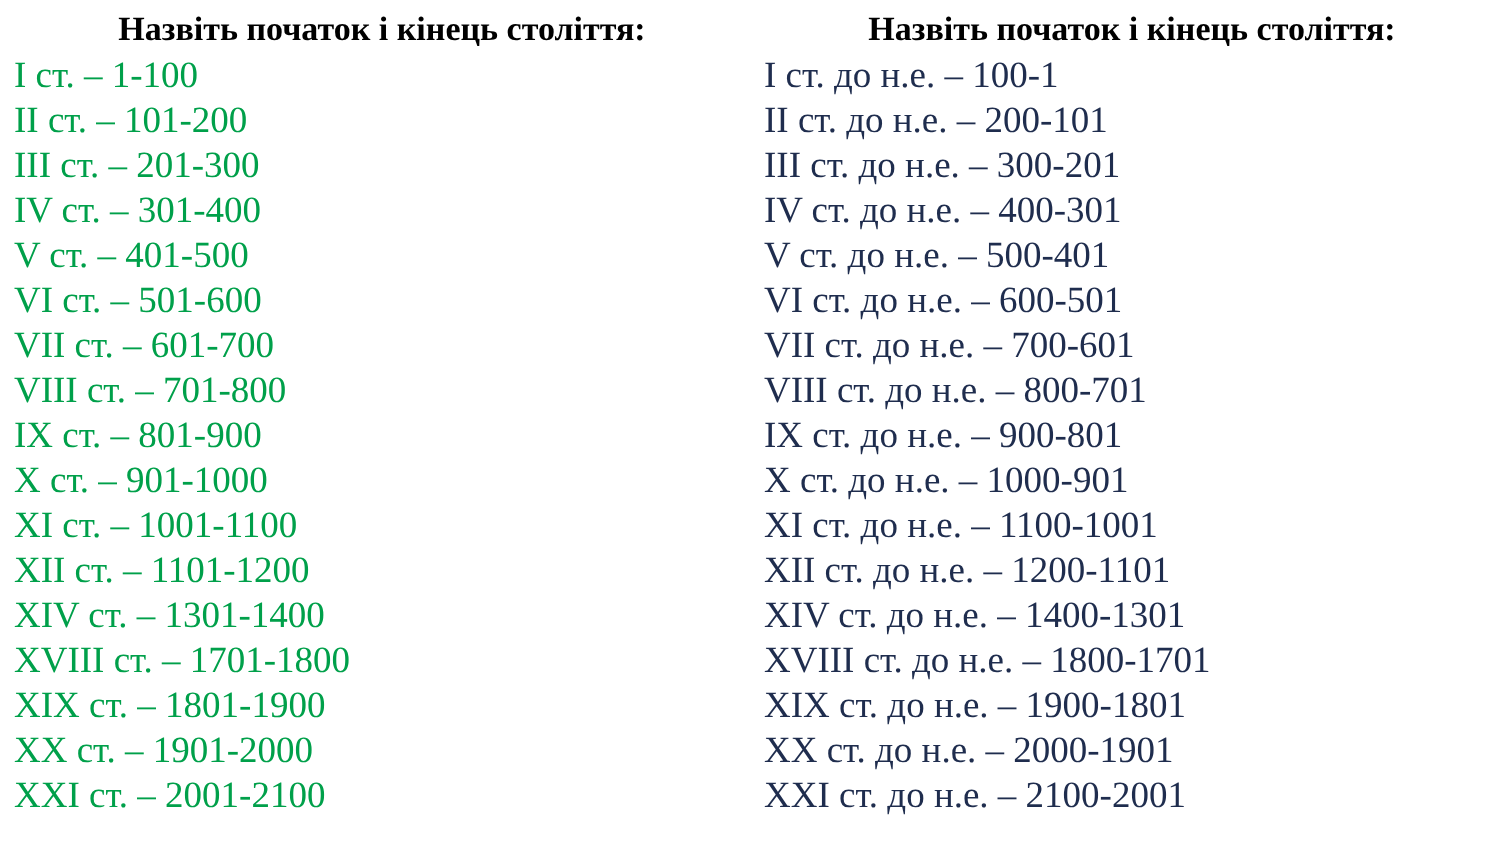Назвіть початок і кінець століття:
I ст. – 1-100
II ст. – 101-200
III ст. – 201-300
IV ст. – 301-400
V ст. – 401-500
VI ст. – 501-600
VII ст. – 601-700
VIII ст. – 701-800
IX ст. – 801-900
X ст. – 901-1000
XI ст. – 1001-1100
XII ст. – 1101-1200
XIV ст. – 1301-1400
XVIII ст. – 1701-1800
XIX ст. – 1801-1900
XX ст. – 1901-2000
XXI ст. – 2001-2100
Назвіть початок і кінець століття:
I ст. до н.е. – 100-1
II ст. до н.е. – 200-101
III ст. до н.е. – 300-201
IV ст. до н.е. – 400-301
V ст. до н.е. – 500-401
VI ст. до н.е. – 600-501
VII ст. до н.е. – 700-601
VIII ст. до н.е. – 800-701
IX ст. до н.е. – 900-801
X ст. до н.е. – 1000-901
XI ст. до н.е. – 1100-1001
XII ст. до н.е. – 1200-1101
XIV ст. до н.е. – 1400-1301
XVIII ст. до н.е. – 1800-1701
XIX ст. до н.е. – 1900-1801
XX ст. до н.е. – 2000-1901
XXI ст. до н.е. – 2100-2001